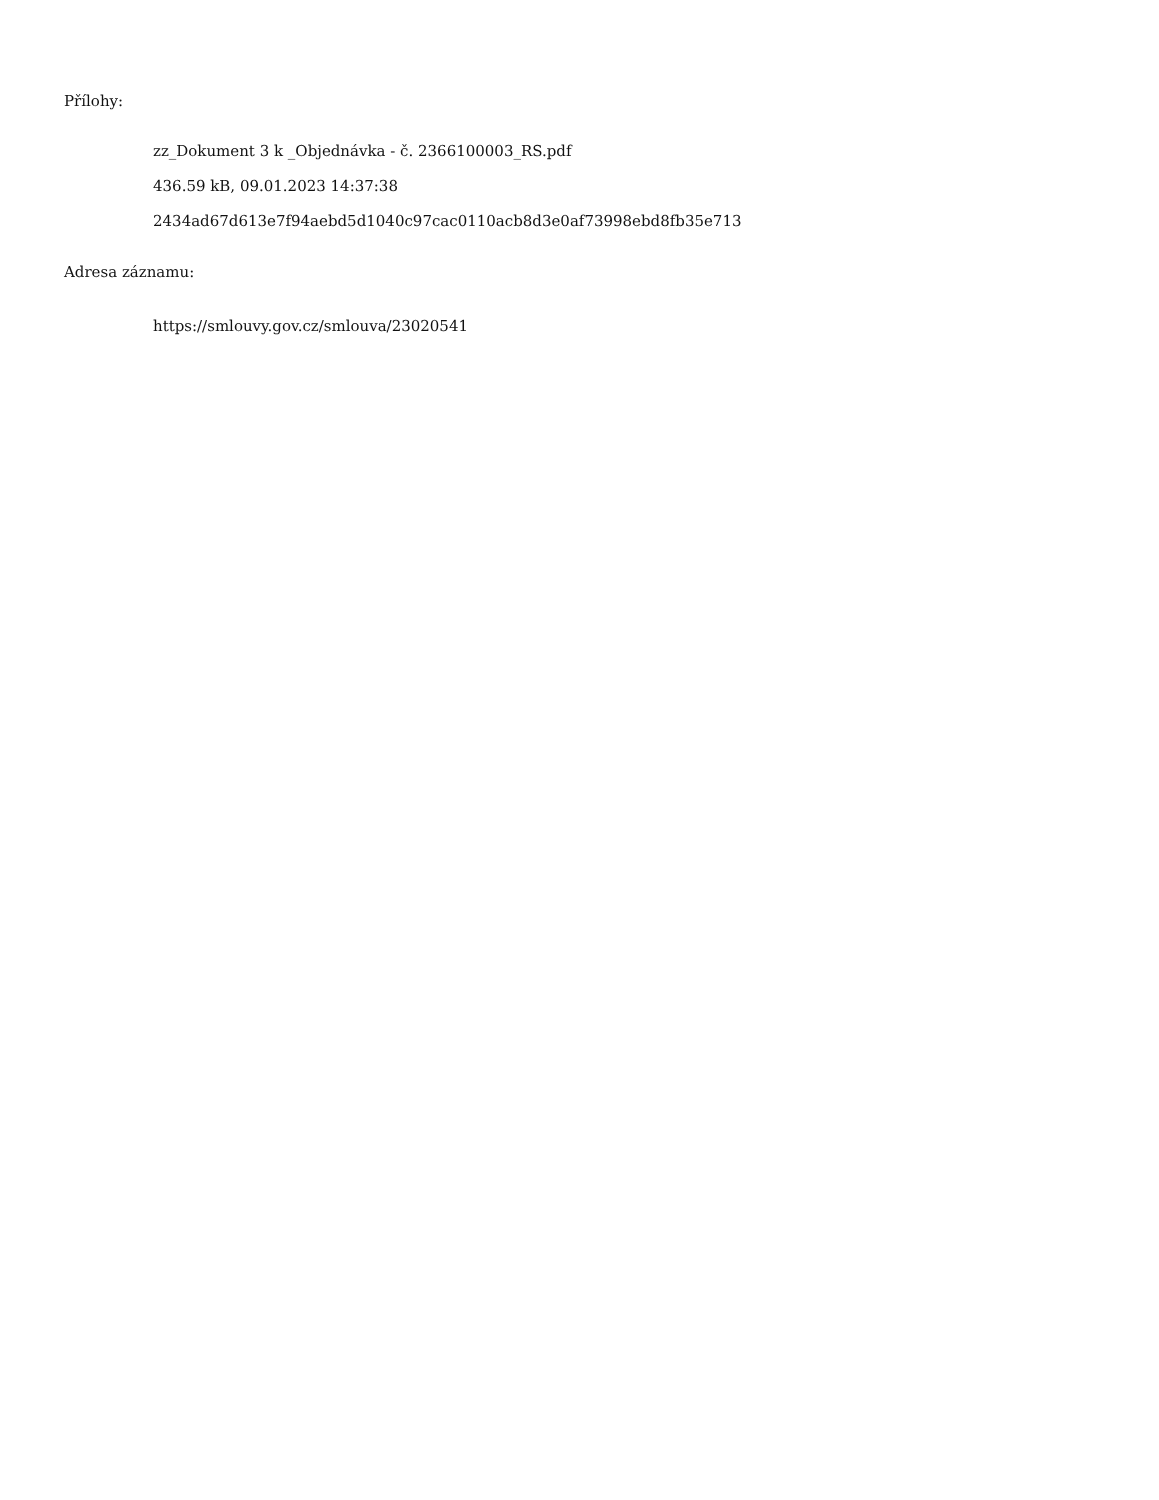Přílohy:
zz_Dokument 3 k _Objednávka - č. 2366100003_RS.pdf
436.59 kB, 09.01.2023 14:37:38
2434ad67d613e7f94aebd5d1040c97cac0110acb8d3e0af73998ebd8fb35e713
Adresa záznamu:
https://smlouvy.gov.cz/smlouva/23020541